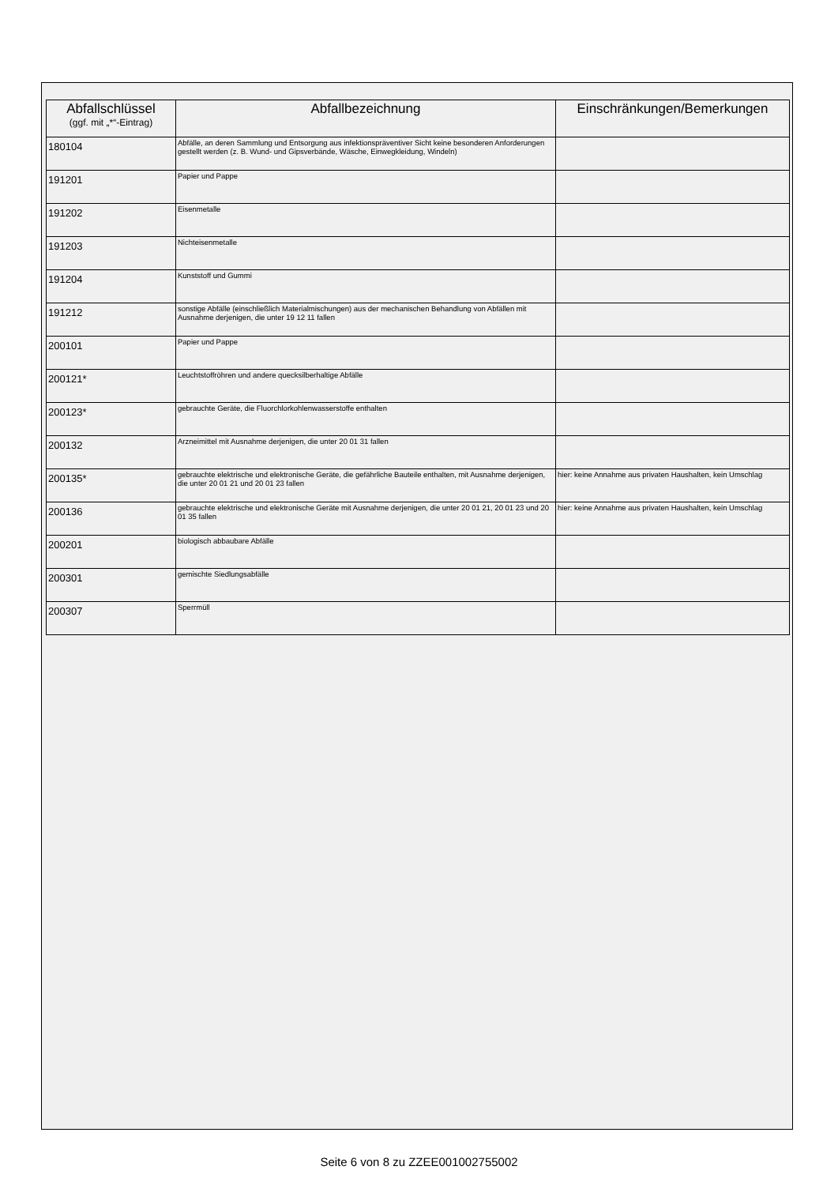| Abfallschlüssel (ggf. mit „*“-Eintrag) | Abfallbezeichnung | Einschränkungen/Bemerkungen |
| --- | --- | --- |
| 180104 | Abfälle, an deren Sammlung und Entsorgung aus infektionspräventiver Sicht keine besonderen Anforderungen gestellt werden (z. B. Wund- und Gipsverbände, Wäsche, Einwegkleidung, Windeln) | |
| 191201 | Papier und Pappe | |
| 191202 | Eisenmetalle | |
| 191203 | Nichteisenmetalle | |
| 191204 | Kunststoff und Gummi | |
| 191212 | sonstige Abfälle (einschließlich Materialmischungen) aus der mechanischen Behandlung von Abfällen mit Ausnahme derjenigen, die unter 19 12 11 fallen | |
| 200101 | Papier und Pappe | |
| 200121* | Leuchtstoffröhren und andere quecksilberhaltige Abfälle | |
| 200123* | gebrauchte Geräte, die Fluorchlorkohlenwasserstoffe enthalten | |
| 200132 | Arzneimittel mit Ausnahme derjenigen, die unter 20 01 31 fallen | |
| 200135* | gebrauchte elektrische und elektronische Geräte, die gefährliche Bauteile enthalten, mit Ausnahme derjenigen, die unter 20 01 21 und 20 01 23 fallen | hier: keine Annahme aus privaten Haushalten, kein Umschlag |
| 200136 | gebrauchte elektrische und elektronische Geräte mit Ausnahme derjenigen, die unter 20 01 21, 20 01 23 und 20 01 35 fallen | hier: keine Annahme aus privaten Haushalten, kein Umschlag |
| 200201 | biologisch abbaubare Abfälle | |
| 200301 | gemischte Siedlungsabfälle | |
| 200307 | Sperrmüll | |
Seite 6 von 8 zu ZZEE001002755002